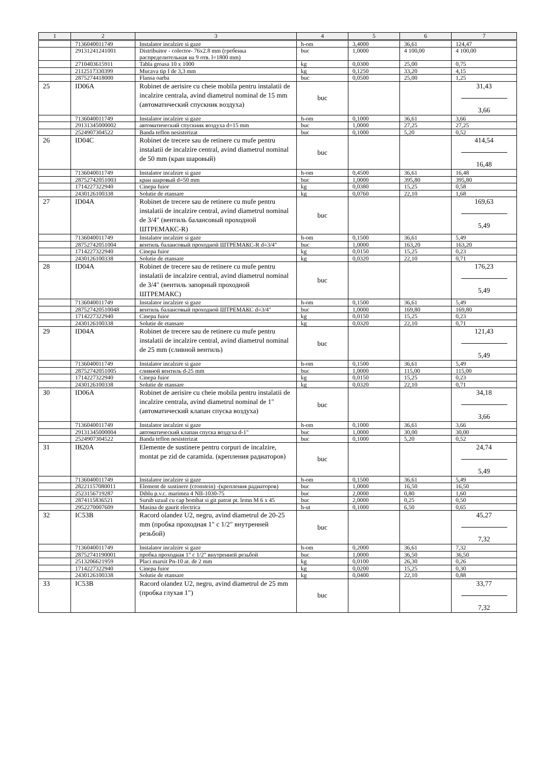| 1 | 2 | 3 | 4 | 5 | 6 | 7 |
| --- | --- | --- | --- | --- | --- | --- |
| | 7136040011749 | Instalator incalzire si gaze | h-om | 3,4000 | 36,61 | 124,47 |
| | 29131241241001 | Distribuitor - colector- 76x2.8 mm (гребенка распределительная на 9 отв. l=1800 mm) | buc | 1,0000 | 4 100,00 | 4 100,00 |
| | 2710403615911 | Tabla groasa 10 x 1000 | kg | 0,0300 | 25,00 | 0,75 |
| | 2112517330399 | Mucava tip I de 3,3 mm | kg | 0,1250 | 33,20 | 4,15 |
| | 2875274418000 | Flansa oarba | buc | 0,0500 | 25,00 | 1,25 |
| 25 | ID06A | Robinet de aerisire cu cheie mobila pentru instalatii de incalzire centrala, avind diametrul nominal de 15 mm (автоматический спускник воздуха) | buc | | | 31,43 3,66 |
| | 7136040011749 | Instalator incalzire si gaze | h-om | 0,1000 | 36,61 | 3,66 |
| | 29131345000002 | автоматический спускник воздуха d=15 mm | buc | 1,0000 | 27,25 | 27,25 |
| | 2524907304522 | Banda teflon nesisterizat | buc | 0,1000 | 5,20 | 0,52 |
| 26 | ID04C | Robinet de trecere sau de retinere cu mufe pentru instalatii de incalzire central, avind diametrul nominal de 50 mm (кран шаровый) | buc | | | 414,54 16,48 |
| | 7136040011749 | Instalator incalzire si gaze | h-om | 0,4500 | 36,61 | 16,48 |
| | 28752742051003 | кран шаровый d=50 mm | buc | 1,0000 | 395,80 | 395,80 |
| | 1714227322940 | Cinepa fuior | kg | 0,0380 | 15,25 | 0,58 |
| | 2430126100338 | Solutie de etansare | kg | 0,0760 | 22,10 | 1,68 |
| 27 | ID04A | Robinet de trecere sau de retinere cu mufe pentru instalatii de incalzire central, avind diametrul nominal de 3/4" (вентиль балансовый проходной ШТРЕМАКС-R) | buc | | | 169,63 5,49 |
| | 7136040011749 | Instalator incalzire si gaze | h-om | 0,1500 | 36,61 | 5,49 |
| | 28752742051004 | вентиль балансовый проходной ШТРЕМАКС-R d=3/4" | buc | 1,0000 | 163,20 | 163,20 |
| | 1714227322940 | Cinepa fuior | kg | 0,0150 | 15,25 | 0,23 |
| | 2430126100338 | Solutie de etansare | kg | 0,0320 | 22,10 | 0,71 |
| 28 | ID04A | Robinet de trecere sau de retinere cu mufe pentru instalatii de incalzire central, avind diametrul nominal de 3/4" (вентиль запорный проходной ШТРЕМАКС) | buc | | | 176,23 5,49 |
| | 7136040011749 | Instalator incalzire si gaze | h-om | 0,1500 | 36,61 | 5,49 |
| | 287527420510048 | вентиль балансовый проходной ШТРЕМАКС d=3/4" | buc | 1,0000 | 169,80 | 169,80 |
| | 1714227322940 | Cinepa fuior | kg | 0,0150 | 15,25 | 0,23 |
| | 2430126100338 | Solutie de etansare | kg | 0,0320 | 22,10 | 0,71 |
| 29 | ID04A | Robinet de trecere sau de retinere cu mufe pentru instalatii de incalzire central, avind diametrul nominal de 25 mm (сливной вентиль) | buc | | | 121,43 5,49 |
| | 7136040011749 | Instalator incalzire si gaze | h-om | 0,1500 | 36,61 | 5,49 |
| | 28752742051005 | сливной вентиль d-25 mm | buc | 1,0000 | 115,00 | 115,00 |
| | 1714227322940 | Cinepa fuior | kg | 0,0150 | 15,25 | 0,23 |
| | 2430126100338 | Solutie de etansare | kg | 0,0320 | 22,10 | 0,71 |
| 30 | ID06A | Robinet de aerisire cu cheie mobila pentru instalatii de incalzire centrala, avind diametrul nominal de 1" (автоматический клапан спуска воздуха) | buc | | | 34,18 3,66 |
| | 7136040011749 | Instalator incalzire si gaze | h-om | 0,1000 | 36,61 | 3,66 |
| | 29131345000004 | автоматический клапан спуска воздуха d-1" | buc | 1,0000 | 30,00 | 30,00 |
| | 2524907304522 | Banda teflon nesisterizat | buc | 0,1000 | 5,20 | 0,52 |
| 31 | IB20A | Elemente de sustinere pentru corpuri de incalzire, montat pe zid de caramida. (крепления радиаторов) | buc | | | 24,74 5,49 |
| | 7136040011749 | Instalator incalzire si gaze | h-om | 0,1500 | 36,61 | 5,49 |
| | 28221157080011 | Element de sustinere (cronstein) -(крепления радиаторов) | buc | 1,0000 | 16,50 | 16,50 |
| | 2523156719287 | Diblu p.v.c. marimea 4 NII-1030-75 | buc | 2,0000 | 0,80 | 1,60 |
| | 2874115836521 | Surub uzual cu cap bombat si git patrat pt. lemn M 6 x 45 | buc | 2,0000 | 0,25 | 0,50 |
| | 2952270007609 | Masina de gaurit electrica | h-ut | 0,1000 | 6,50 | 0,65 |
| 32 | IC53B | Racord olandez U2, negru, avind diametrul de 20-25 mm (пробка проходная 1" с 1/2" внутренней резьбой) | buc | | | 45,27 7,32 |
| | 7136040011749 | Instalator incalzire si gaze | h-om | 0,2000 | 36,61 | 7,32 |
| | 28752741190001 | пробка проходная 1" с 1/2" внутренней резьбой | buc | 1,0000 | 36,50 | 36,50 |
| | 2513206621959 | Placi marsit Pn-10 at. de 2 mm | kg | 0,0100 | 26,30 | 0,26 |
| | 1714227322940 | Cinepa fuior | kg | 0,0200 | 15,25 | 0,30 |
| | 2430126100338 | Solutie de etansare | kg | 0,0400 | 22,10 | 0,88 |
| 33 | IC53B | Racord olandez U2, negru, avind diametrul de 25 mm (пробка глухая 1") | buc | | | 33,77 7,32 |